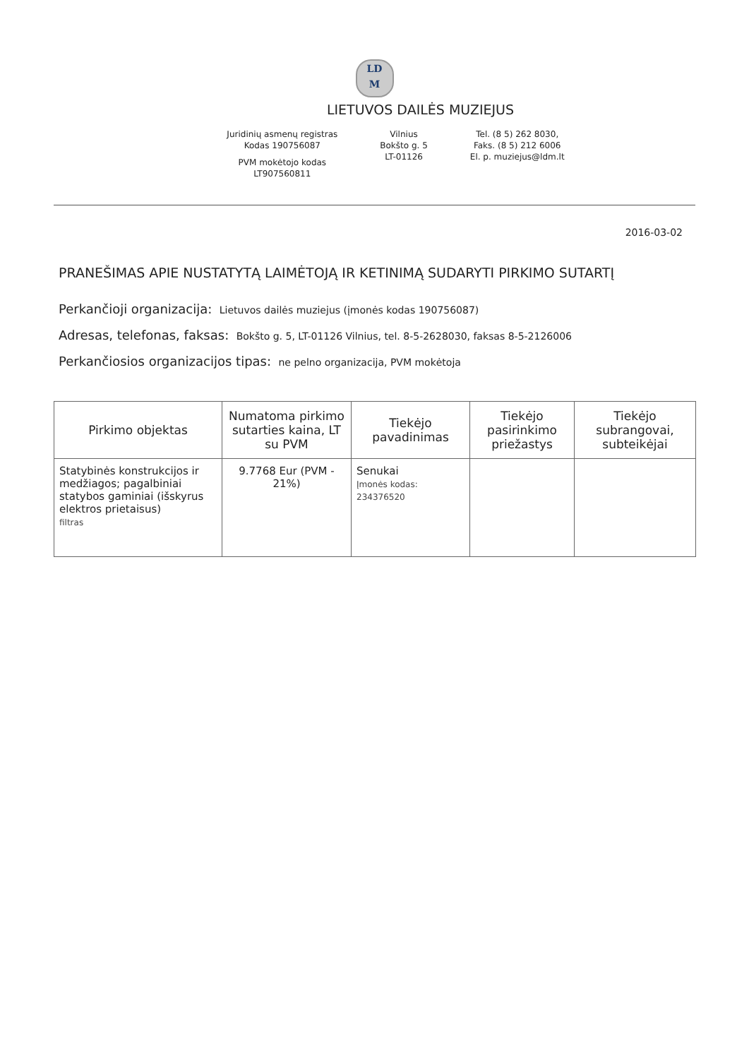LD
M
LIETUVOS DAILĖS MUZIEJUS
Juridinių asmenų registras
Kodas 190756087
PVM mokėtojo kodas
LT907560811
Vilnius
Bokšto g. 5
LT-01126
Tel. (8 5) 262 8030,
Faks. (8 5) 212 6006
El. p. muziejus@ldm.lt
2016-03-02
PRANEŠIMAS APIE NUSTATYTĄ LAIMĖTOJĄ IR KETINIMĄ SUDARYTI PIRKIMO SUTARTĮ
Perkančioji organizacija: Lietuvos dailės muziejus (įmonės kodas 190756087)
Adresas, telefonas, faksas: Bokšto g. 5, LT-01126 Vilnius, tel. 8-5-2628030, faksas 8-5-2126006
Perkančiosios organizacijos tipas: ne pelno organizacija, PVM mokėtoja
| Pirkimo objektas | Numatoma pirkimo sutarties kaina, LT su PVM | Tiekėjo pavadinimas | Tiekėjo pasirinkimo priežastys | Tiekėjo subrangovai, subteikėjai |
| --- | --- | --- | --- | --- |
| Statybinės konstrukcijos ir medžiagos; pagalbiniai statybos gaminiai (išskyrus elektros prietaisus) filtras | 9.7768 Eur (PVM - 21%) | Senukai Įmonės kodas: 234376520 | | |